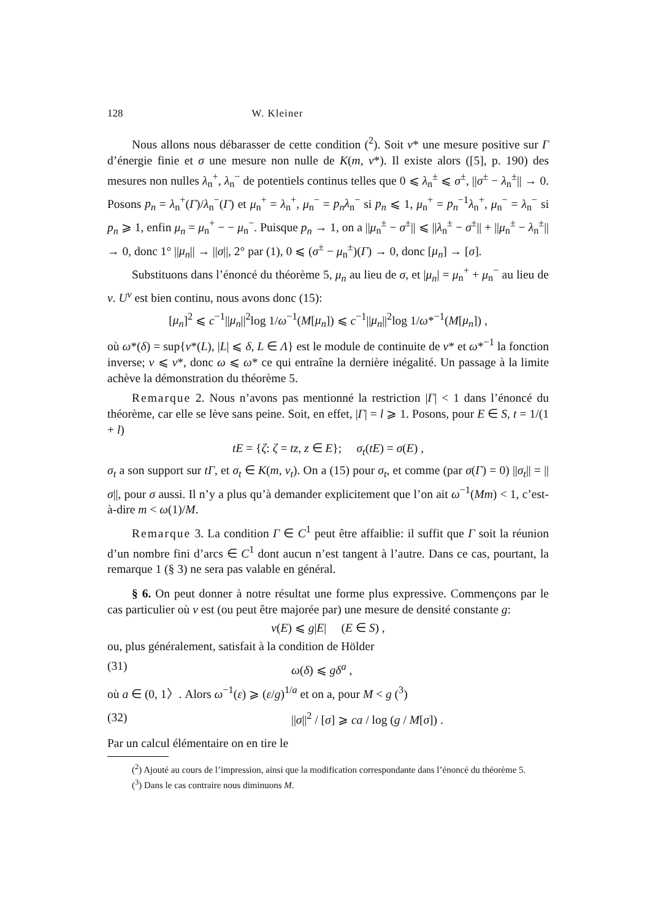128 W. Kleiner
Nous allons nous débarasser de cette condition (<sup>2</sup>). Soit ν* une mesure positive sur Γ d’énergie finie et σ une mesure non nulle de K(m, ν*). Il existe alors ([5], p. 190) des mesures non nulles λ<sub>n</sub><sup>+</sup>, λ<sub>n</sub><sup>−</sup> de potentiels continus telles que 0 ⩽ λ<sub>n</sub><sup>±</sup> ⩽ σ<sup>±</sup>, ||σ<sup>±</sup> − λ<sub>n</sub><sup>±</sup>|| → 0. Posons p<sub>n</sub> = λ<sub>n</sub><sup>+</sup>(Γ)/λ<sub>n</sub><sup>−</sup>(Γ) et μ<sub>n</sub><sup>+</sup> = λ<sub>n</sub><sup>+</sup>, μ<sub>n</sub><sup>−</sup> = p<sub>n</sub>λ<sub>n</sub><sup>−</sup> si p<sub>n</sub> ⩽ 1, μ<sub>n</sub><sup>+</sup> = p<sub>n</sub><sup>−1</sup>λ<sub>n</sub><sup>+</sup>, μ<sub>n</sub><sup>−</sup> = λ<sub>n</sub><sup>−</sup> si p<sub>n</sub> ⩾ 1, enfin μ<sub>n</sub> = μ<sub>n</sub><sup>+</sup> − − μ<sub>n</sub><sup>−</sup>. Puisque p<sub>n</sub> → 1, on a ||μ<sub>n</sub><sup>±</sup> − σ<sup>±</sup>|| ⩽ ||λ<sub>n</sub><sup>±</sup> − σ<sup>±</sup>|| + ||μ<sub>n</sub><sup>±</sup> − λ<sub>n</sub><sup>±</sup>|| → 0, donc 1° ||μ<sub>n</sub>|| → ||σ||, 2° par (1), 0 ⩽ (σ<sup>±</sup> − μ<sub>n</sub><sup>±</sup>)(Γ) → 0, donc [μ<sub>n</sub>] → [σ].
Substituons dans l’énoncé du théorème 5, μ<sub>n</sub> au lieu de σ, et |μ<sub>n</sub>| = μ<sub>n</sub><sup>+</sup> + μ<sub>n</sub><sup>−</sup> au lieu de ν. U<sup>ν</sup> est bien continu, nous avons donc (15):
[μ<sub>n</sub>]<sup>2</sup> ⩽ c<sup>−1</sup>||μ<sub>n</sub>||<sup>2</sup>log 1/ω<sup>−1</sup>(M[μ<sub>n</sub>]) ⩽ c<sup>−1</sup>||μ<sub>n</sub>||<sup>2</sup>log 1/ω*<sup>−1</sup>(M[μ<sub>n</sub>]) ,
où ω*(δ) = sup{ν*(L), |L| ⩽ δ, L ∈ Λ} est le module de continuite de ν* et ω*<sup>−1</sup> la fonction inverse; ν ⩽ ν*, donc ω ⩽ ω* ce qui entraîne la dernière inégalité. Un passage à la limite achève la démonstration du théorème 5.
Remarque 2. Nous n’avons pas mentionné la restriction |Γ| < 1 dans l’énoncé du théorème, car elle se lève sans peine. Soit, en effet, |Γ| = l ⩾ 1. Posons, pour E ∈ S, t = 1/(1 + l)
tE = {ζ: ζ = tz, z ∈ E}; σ<sub>t</sub>(tE) = σ(E) ,
σ<sub>t</sub> a son support sur tΓ, et σ<sub>t</sub> ∈ K(m, ν<sub>t</sub>). On a (15) pour σ<sub>t</sub>, et comme (par σ(Γ) = 0) ||σ<sub>t</sub>|| = ||σ||, pour σ aussi. Il n’y a plus qu’à demander explicitement que l’on ait ω<sup>−1</sup>(Mm) < 1, c’est-à-dire m < ω(1)/M.
Remarque 3. La condition Γ ∈ C<sup>1</sup> peut être affaiblie: il suffit que Γ soit la réunion d’un nombre fini d’arcs ∈ C<sup>1</sup> dont aucun n’est tangent à l’autre. Dans ce cas, pourtant, la remarque 1 (§ 3) ne sera pas valable en général.
§ 6. On peut donner à notre résultat une forme plus expressive. Commençons par le cas particulier où ν est (ou peut être majorée par) une mesure de densité constante g:
ν(E) ⩽ g|E| (E ∈ S) ,
ou, plus généralement, satisfait à la condition de Hölder
(31) ω(δ) ⩽ gδ<sup>a</sup> ,
où a ∈ (0, 1〉. Alors ω<sup>−1</sup>(ε) ⩾ (ε/g)<sup>1/a</sup> et on a, pour M < g (<sup>3</sup>)
(32) ||σ||<sup>2</sup> / [σ] ⩾ ca / log (g / M[σ]) .
Par un calcul élémentaire on en tire le
(<sup>2</sup>) Ajouté au cours de l’impression, ainsi que la modification correspondante dans l’énoncé du théorème 5.
(<sup>3</sup>) Dans le cas contraire nous diminuons M.